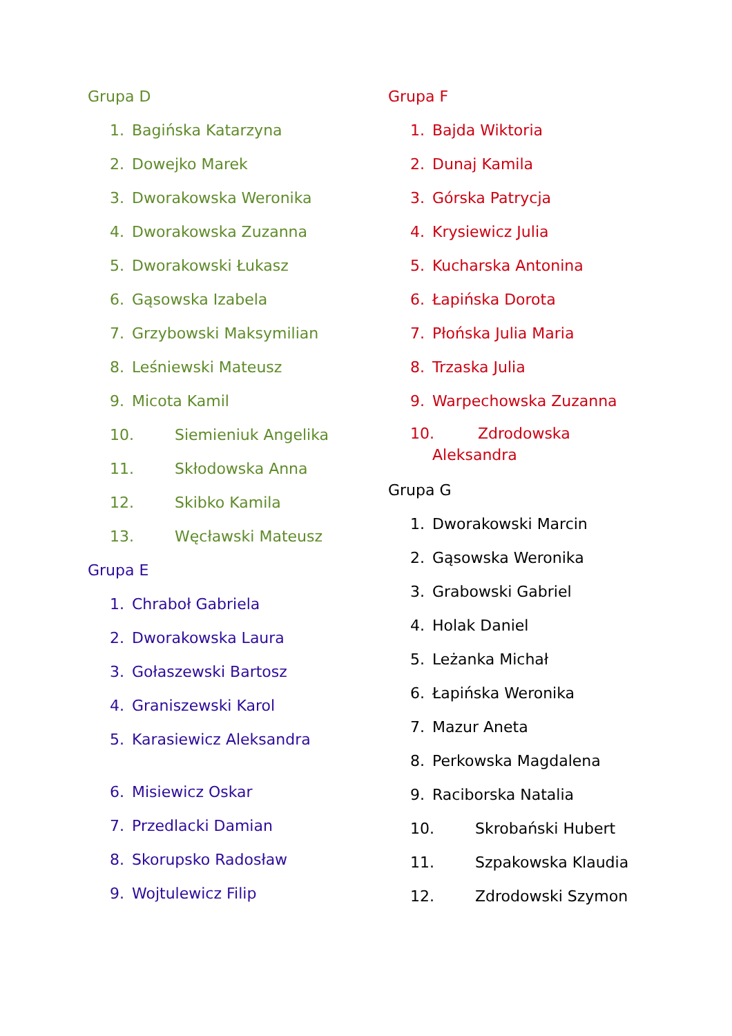Grupa D
1. Bagińska Katarzyna
2. Dowejko Marek
3. Dworakowska Weronika
4. Dworakowska Zuzanna
5. Dworakowski Łukasz
6. Gąsowska Izabela
7. Grzybowski Maksymilian
8. Leśniewski Mateusz
9. Micota Kamil
10. Siemieniuk Angelika
11. Skłodowska Anna
12. Skibko Kamila
13. Węcławski Mateusz
Grupa E
1. Chraboł Gabriela
2. Dworakowska Laura
3. Gołaszewski Bartosz
4. Graniszewski Karol
5. Karasiewicz Aleksandra
6. Misiewicz Oskar
7. Przedlacki Damian
8. Skorupsko Radosław
9. Wojtulewicz Filip
Grupa F
1. Bajda Wiktoria
2. Dunaj Kamila
3. Górska Patrycja
4. Krysiewicz Julia
5. Kucharska Antonina
6. Łapińska Dorota
7. Płońska Julia Maria
8. Trzaska Julia
9. Warpechowska Zuzanna
10. Zdrodowska
Aleksandra
Grupa G
1. Dworakowski Marcin
2. Gąsowska Weronika
3. Grabowski Gabriel
4. Holak Daniel
5. Leżanka Michał
6. Łapińska Weronika
7. Mazur Aneta
8. Perkowska Magdalena
9. Raciborska Natalia
10. Skrobański Hubert
11. Szpakowska Klaudia
12. Zdrodowski Szymon